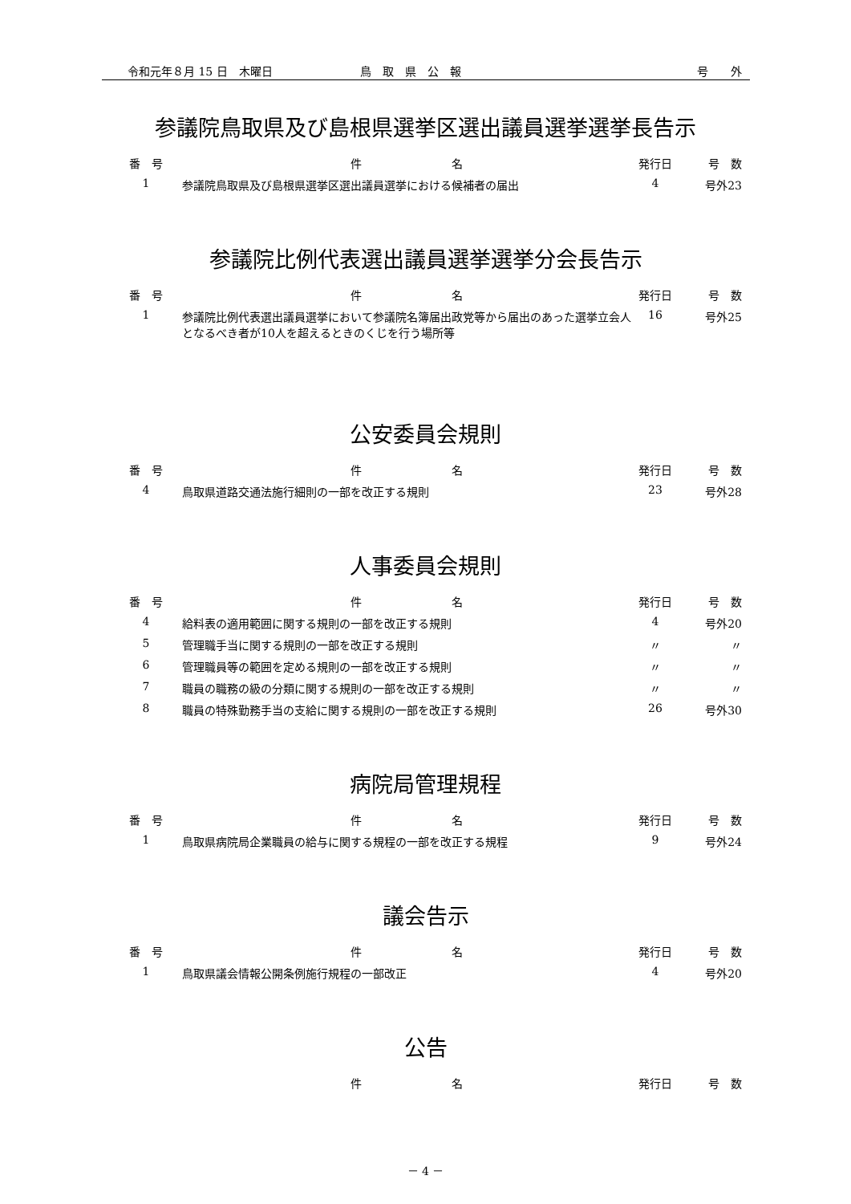令和元年８月 15 日　木曜日 鳥　取　県　公　報 号　　外
参議院鳥取県及び島根県選挙区選出議員選挙選挙長告示
| 番 号 | 件 名 | 発行日 | 号 数 |
| --- | --- | --- | --- |
| 1 | 参議院鳥取県及び島根県選挙区選出議員選挙における候補者の届出 | 4 | 号外23 |
参議院比例代表選出議員選挙選挙分会長告示
| 番 号 | 件 名 | 発行日 | 号 数 |
| --- | --- | --- | --- |
| 1 | 参議院比例代表選出議員選挙において参議院名簿届出政党等から届出のあった選挙立会人となるべき者が10人を超えるときのくじを行う場所等 | 16 | 号外25 |
公安委員会規則
| 番 号 | 件 名 | 発行日 | 号 数 |
| --- | --- | --- | --- |
| 4 | 鳥取県道路交通法施行細則の一部を改正する規則 | 23 | 号外28 |
人事委員会規則
| 番 号 | 件 名 | 発行日 | 号 数 |
| --- | --- | --- | --- |
| 4 | 給料表の適用範囲に関する規則の一部を改正する規則 | 4 | 号外20 |
| 5 | 管理職手当に関する規則の一部を改正する規則 | 〃 | 〃 |
| 6 | 管理職員等の範囲を定める規則の一部を改正する規則 | 〃 | 〃 |
| 7 | 職員の職務の級の分類に関する規則の一部を改正する規則 | 〃 | 〃 |
| 8 | 職員の特殊勤務手当の支給に関する規則の一部を改正する規則 | 26 | 号外30 |
病院局管理規程
| 番 号 | 件 名 | 発行日 | 号 数 |
| --- | --- | --- | --- |
| 1 | 鳥取県病院局企業職員の給与に関する規程の一部を改正する規程 | 9 | 号外24 |
議会告示
| 番 号 | 件 名 | 発行日 | 号 数 |
| --- | --- | --- | --- |
| 1 | 鳥取県議会情報公開条例施行規程の一部改正 | 4 | 号外20 |
公告
| | 件 名 | 発行日 | 号 数 |
| --- | --- | --- | --- |
－ 4 －